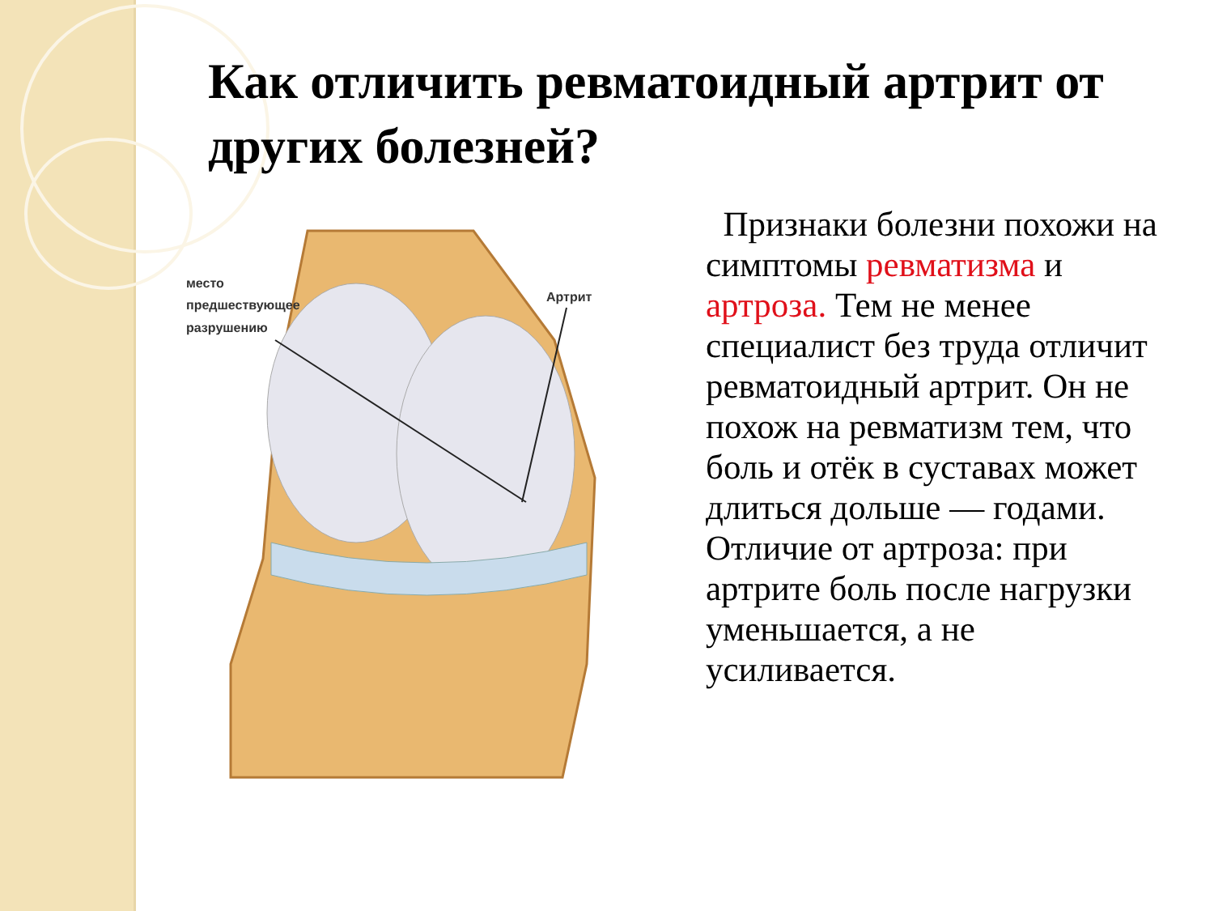Как отличить ревматоидный артрит от других болезней?
место
предшествующее
разрушению
Артрит
Признаки болезни похожи на симптомы ревматизма и артроза. Тем не менее специалист без труда отличит ревматоидный артрит. Он не похож на ревматизм тем, что боль и отёк в суставах может длиться дольше — годами. Отличие от артроза: при артрите боль после нагрузки уменьшается, а не усиливается.